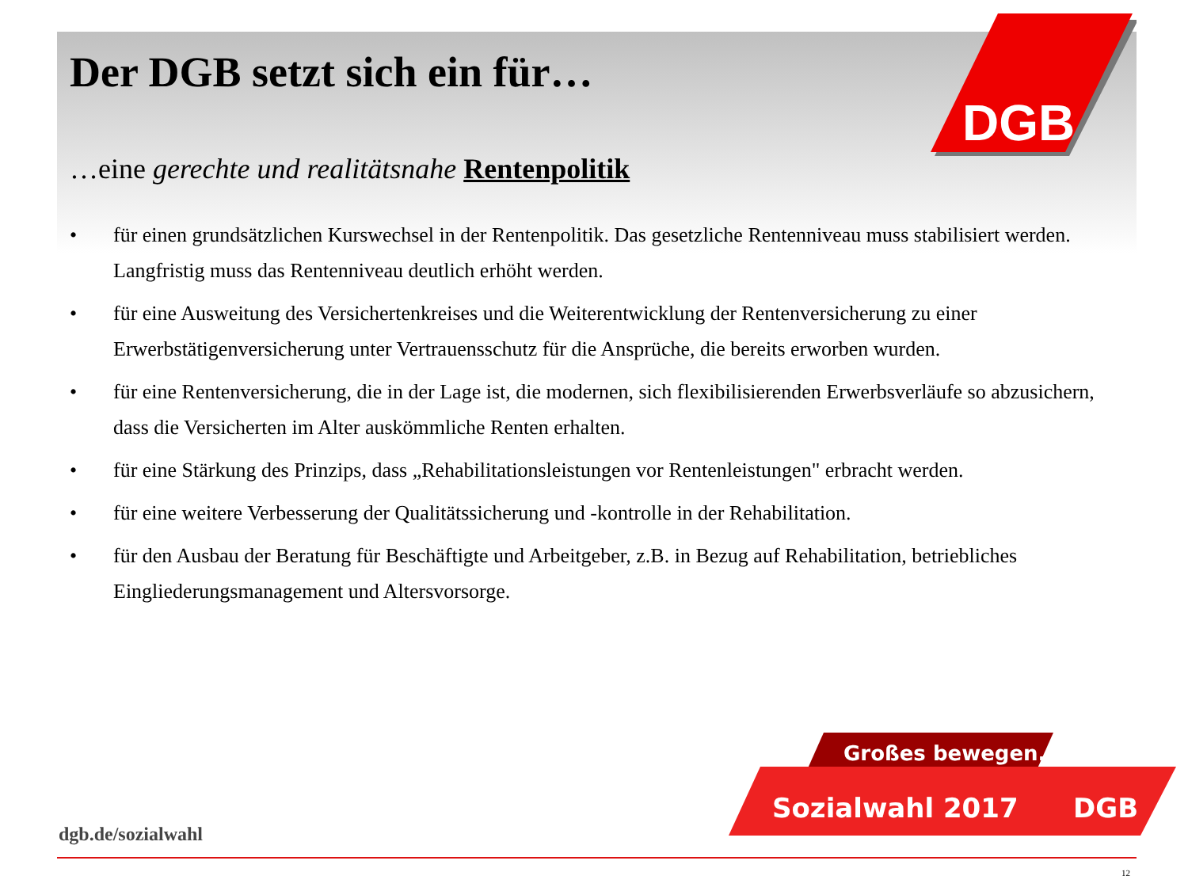DGB
Der DGB setzt sich ein für…
…eine gerechte und realitätsnahe Rentenpolitik
• für einen grundsätzlichen Kurswechsel in der Rentenpolitik. Das gesetzliche Rentenniveau muss stabilisiert werden. Langfristig muss das Rentenniveau deutlich erhöht werden.
• für eine Ausweitung des Versichertenkreises und die Weiterentwicklung der Rentenversicherung zu einer Erwerbstätigenversicherung unter Vertrauensschutz für die Ansprüche, die bereits erworben wurden.
• für eine Rentenversicherung, die in der Lage ist, die modernen, sich flexibilisierenden Erwerbsverläufe so abzusichern, dass die Versicherten im Alter auskömmliche Renten erhalten.
• für eine Stärkung des Prinzips, dass „Rehabilitationsleistungen vor Rentenleistungen" erbracht werden.
• für eine weitere Verbesserung der Qualitätssicherung und -kontrolle in der Rehabilitation.
• für den Ausbau der Beratung für Beschäftigte und Arbeitgeber, z.B. in Bezug auf Rehabilitation, betriebliches Eingliederungsmanagement und Altersvorsorge.
Großes bewegen.
Sozialwahl 2017
DGB
dgb.de/sozialwahl
12